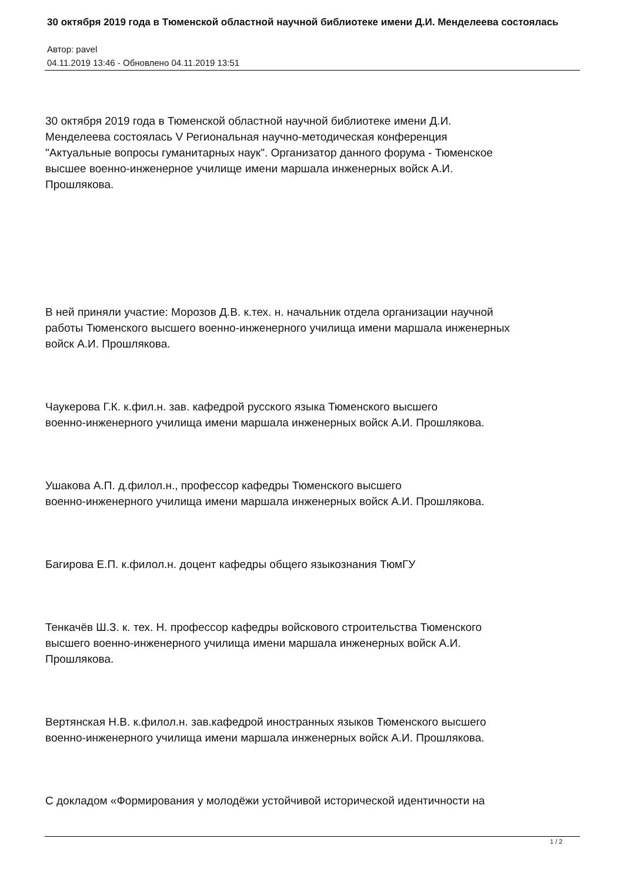30 октября 2019 года в Тюменской областной научной библиотеке имени Д.И. Менделеева состоялась
Автор: pavel
04.11.2019 13:46 - Обновлено 04.11.2019 13:51
30 октября 2019 года в Тюменской областной научной библиотеке имени Д.И.
Менделеева состоялась V Региональная научно-методическая конференция
"Актуальные вопросы гуманитарных наук". Организатор данного форума - Тюменское
высшее военно-инженерное училище имени маршала инженерных войск А.И.
Прошлякова.
В ней приняли участие: Морозов Д.В. к.тех. н. начальник отдела организации научной
работы Тюменского высшего военно-инженерного училища имени маршала инженерных
войск А.И. Прошлякова.
Чаукерова Г.К. к.фил.н. зав. кафедрой русского языка Тюменского высшего
военно-инженерного училища имени маршала инженерных войск А.И. Прошлякова.
Ушакова А.П. д.филол.н., профессор кафедры Тюменского высшего
военно-инженерного училища имени маршала инженерных войск А.И. Прошлякова.
Багирова Е.П. к.филол.н. доцент кафедры общего языкознания ТюмГУ
Тенкачёв Ш.З. к. тех. Н. профессор кафедры войскового строительства Тюменского
высшего военно-инженерного училища имени маршала инженерных войск А.И.
Прошлякова.
Вертянская Н.В. к.филол.н. зав.кафедрой иностранных языков Тюменского высшего
военно-инженерного училища имени маршала инженерных войск А.И. Прошлякова.
С докладом «Формирования у молодёжи устойчивой исторической идентичности на
1 / 2